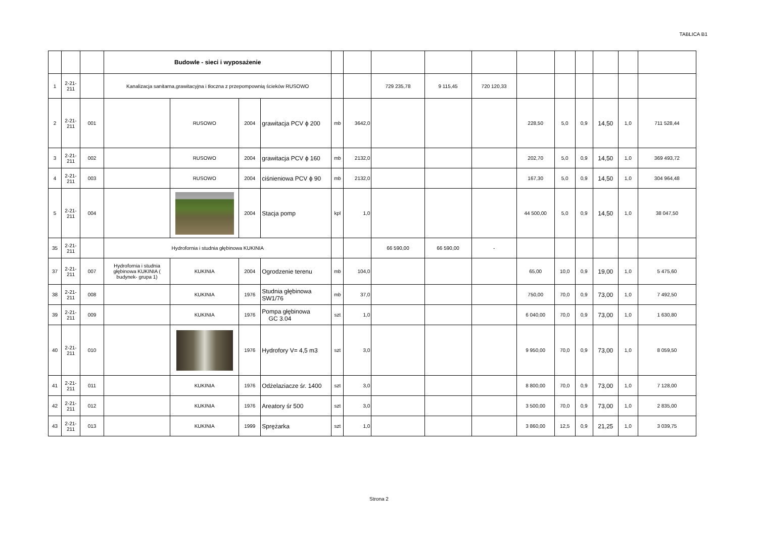TABLICA B1
| | | | Budowle - sieci i wyposażenie | | | | | | | | | | | | | | |
| 1 | 2-21- 211 | | Kanalizacja sanitarna,grawitacyjna i tłoczna z przepompownią ścieków RUSOWO | | | | | | 729 235,78 | 9 115,45 | 720 120,33 | | | | | | |
| 2 | 2-21- 211 | 001 | | RUSOWO | 2004 | grawitacja PCV ϕ 200 | mb | 3642,0 | | | | 228,50 | 5,0 | 0,9 | 14,50 | 1,0 | 711 528,44 |
| 3 | 2-21- 211 | 002 | | RUSOWO | 2004 | grawitacja PCV ϕ 160 | mb | 2132,0 | | | | 202,70 | 5,0 | 0,9 | 14,50 | 1,0 | 369 493,72 |
| 4 | 2-21- 211 | 003 | | RUSOWO | 2004 | ciśnieniowa PCV ϕ 90 | mb | 2132,0 | | | | 167,30 | 5,0 | 0,9 | 14,50 | 1,0 | 304 964,48 |
| 5 | 2-21- 211 | 004 | | | 2004 | Stacja pomp | kpl | 1,0 | | | | 44 500,00 | 5,0 | 0,9 | 14,50 | 1,0 | 38 047,50 |
| 35 | 2-21- 211 | | Hydrofornia i studnia głębinowa KUKINIA | | | | | | 66 590,00 | 66 590,00 | - | | | | | | |
| 37 | 2-21- 211 | 007 | Hydrofornia i studnia głębinowa KUKINIA ( budynek- grupa 1) | KUKINIA | 2004 | Ogrodzenie terenu | mb | 104,0 | | | | 65,00 | 10,0 | 0,9 | 19,00 | 1,0 | 5 475,60 |
| 38 | 2-21- 211 | 008 | | KUKINIA | 1976 | Studnia głębinowa SW1/76 | mb | 37,0 | | | | 750,00 | 70,0 | 0,9 | 73,00 | 1,0 | 7 492,50 |
| 39 | 2-21- 211 | 009 | | KUKINIA | 1976 | Pompa głębinowa GC 3.04 | szt | 1,0 | | | | 6 040,00 | 70,0 | 0,9 | 73,00 | 1,0 | 1 630,80 |
| 40 | 2-21- 211 | 010 | | | 1976 | Hydrofory V= 4,5 m3 | szt | 3,0 | | | | 9 950,00 | 70,0 | 0,9 | 73,00 | 1,0 | 8 059,50 |
| 41 | 2-21- 211 | 011 | | KUKINIA | 1976 | Odżelaziacze śr. 1400 | szt | 3,0 | | | | 8 800,00 | 70,0 | 0,9 | 73,00 | 1,0 | 7 128,00 |
| 42 | 2-21- 211 | 012 | | KUKINIA | 1976 | Areatory śr 500 | szt | 3,0 | | | | 3 500,00 | 70,0 | 0,9 | 73,00 | 1,0 | 2 835,00 |
| 43 | 2-21- 211 | 013 | | KUKINIA | 1999 | Sprężarka | szt | 1,0 | | | | 3 860,00 | 12,5 | 0,9 | 21,25 | 1,0 | 3 039,75 |
Strona 2